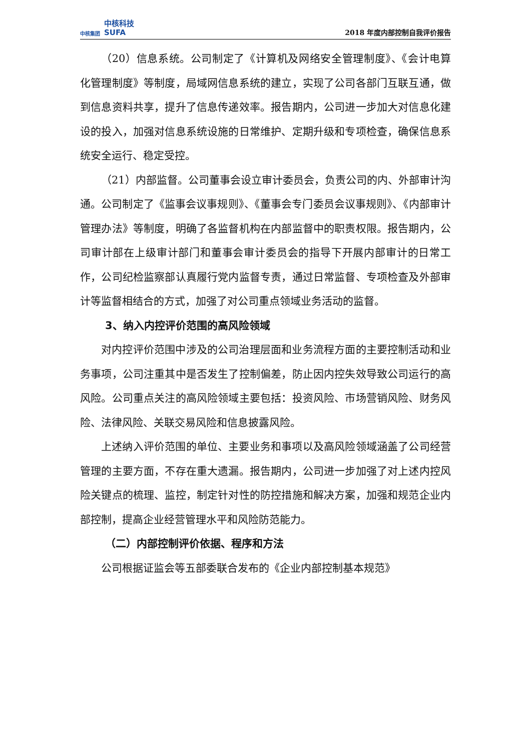中核集团 中核科技
SUFA
2018 年度内部控制自我评价报告
（20）信息系统。公司制定了《计算机及网络安全管理制度》、《会计电算化管理制度》等制度，局域网信息系统的建立，实现了公司各部门互联互通，做到信息资料共享，提升了信息传递效率。报告期内，公司进一步加大对信息化建设的投入，加强对信息系统设施的日常维护、定期升级和专项检查，确保信息系统安全运行、稳定受控。
（21）内部监督。公司董事会设立审计委员会，负责公司的内、外部审计沟通。公司制定了《监事会议事规则》、《董事会专门委员会议事规则》、《内部审计管理办法》等制度，明确了各监督机构在内部监督中的职责权限。报告期内，公司审计部在上级审计部门和董事会审计委员会的指导下开展内部审计的日常工作，公司纪检监察部认真履行党内监督专责，通过日常监督、专项检查及外部审计等监督相结合的方式，加强了对公司重点领域业务活动的监督。
3、纳入内控评价范围的高风险领域
对内控评价范围中涉及的公司治理层面和业务流程方面的主要控制活动和业务事项，公司注重其中是否发生了控制偏差，防止因内控失效导致公司运行的高风险。公司重点关注的高风险领域主要包括：投资风险、市场营销风险、财务风险、法律风险、关联交易风险和信息披露风险。
上述纳入评价范围的单位、主要业务和事项以及高风险领域涵盖了公司经营管理的主要方面，不存在重大遗漏。报告期内，公司进一步加强了对上述内控风险关键点的梳理、监控，制定针对性的防控措施和解决方案，加强和规范企业内部控制，提高企业经营管理水平和风险防范能力。
（二）内部控制评价依据、程序和方法
公司根据证监会等五部委联合发布的《企业内部控制基本规范》